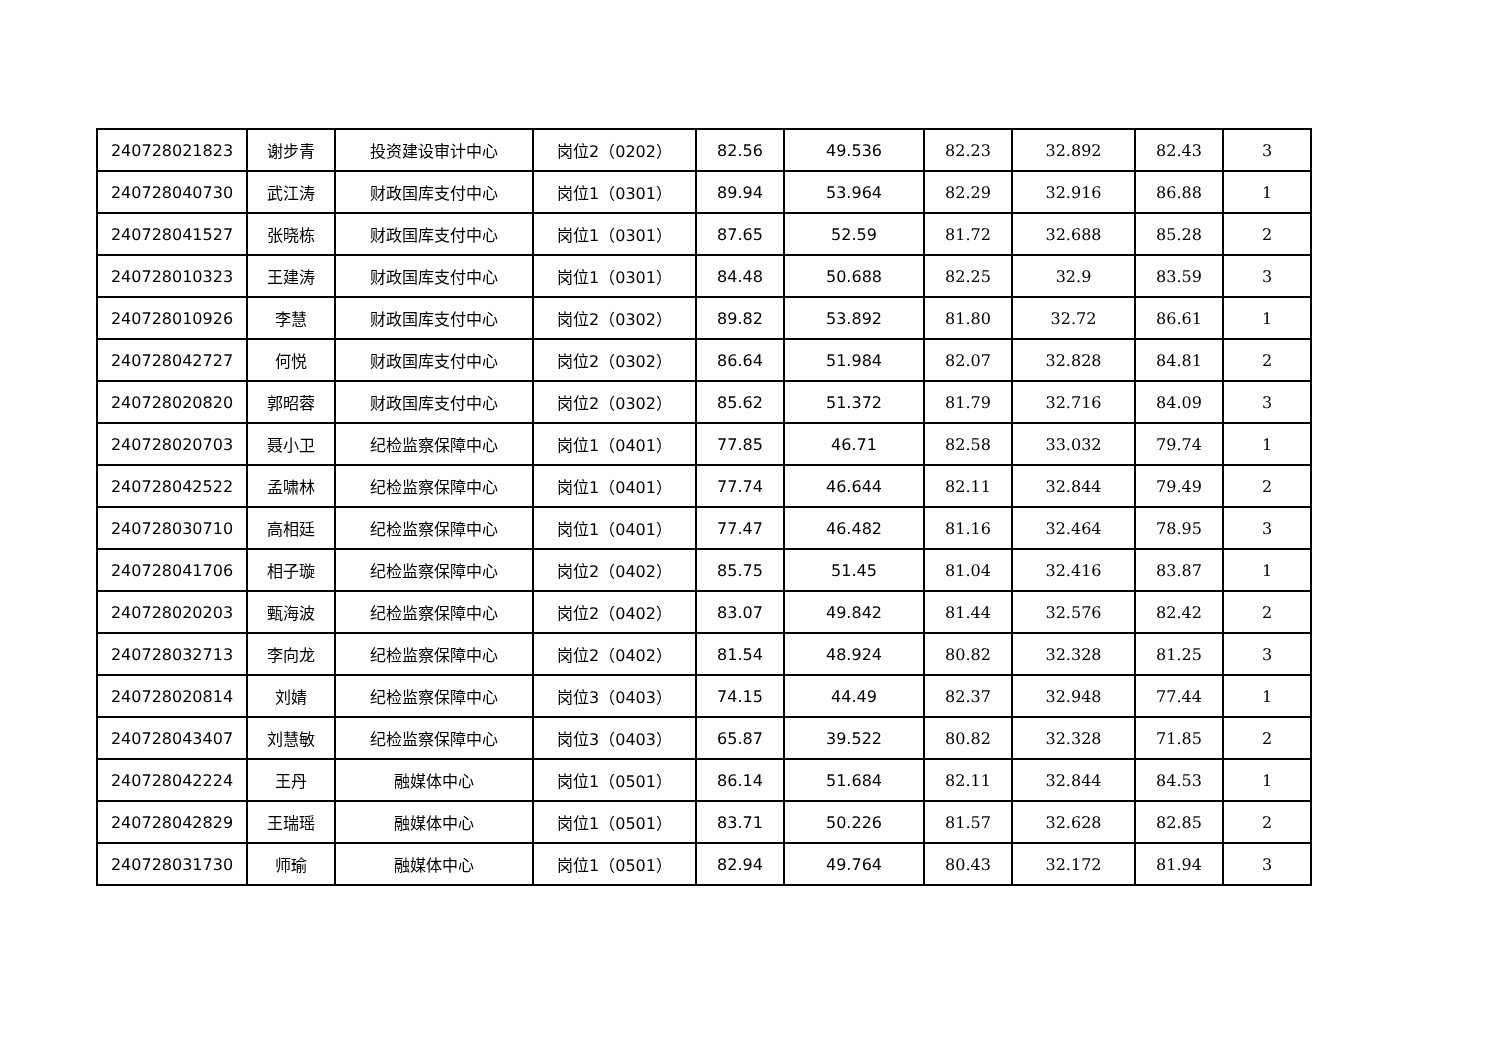| 240728021823 | 谢步青 | 投资建设审计中心 | 岗位2（0202） | 82.56 | 49.536 | 82.23 | 32.892 | 82.43 | 3 |
| 240728040730 | 武江涛 | 财政国库支付中心 | 岗位1（0301） | 89.94 | 53.964 | 82.29 | 32.916 | 86.88 | 1 |
| 240728041527 | 张晓栋 | 财政国库支付中心 | 岗位1（0301） | 87.65 | 52.59 | 81.72 | 32.688 | 85.28 | 2 |
| 240728010323 | 王建涛 | 财政国库支付中心 | 岗位1（0301） | 84.48 | 50.688 | 82.25 | 32.9 | 83.59 | 3 |
| 240728010926 | 李慧 | 财政国库支付中心 | 岗位2（0302） | 89.82 | 53.892 | 81.80 | 32.72 | 86.61 | 1 |
| 240728042727 | 何悦 | 财政国库支付中心 | 岗位2（0302） | 86.64 | 51.984 | 82.07 | 32.828 | 84.81 | 2 |
| 240728020820 | 郭昭蓉 | 财政国库支付中心 | 岗位2（0302） | 85.62 | 51.372 | 81.79 | 32.716 | 84.09 | 3 |
| 240728020703 | 聂小卫 | 纪检监察保障中心 | 岗位1（0401） | 77.85 | 46.71 | 82.58 | 33.032 | 79.74 | 1 |
| 240728042522 | 孟啸林 | 纪检监察保障中心 | 岗位1（0401） | 77.74 | 46.644 | 82.11 | 32.844 | 79.49 | 2 |
| 240728030710 | 高相廷 | 纪检监察保障中心 | 岗位1（0401） | 77.47 | 46.482 | 81.16 | 32.464 | 78.95 | 3 |
| 240728041706 | 相子璇 | 纪检监察保障中心 | 岗位2（0402） | 85.75 | 51.45 | 81.04 | 32.416 | 83.87 | 1 |
| 240728020203 | 甄海波 | 纪检监察保障中心 | 岗位2（0402） | 83.07 | 49.842 | 81.44 | 32.576 | 82.42 | 2 |
| 240728032713 | 李向龙 | 纪检监察保障中心 | 岗位2（0402） | 81.54 | 48.924 | 80.82 | 32.328 | 81.25 | 3 |
| 240728020814 | 刘婧 | 纪检监察保障中心 | 岗位3（0403） | 74.15 | 44.49 | 82.37 | 32.948 | 77.44 | 1 |
| 240728043407 | 刘慧敏 | 纪检监察保障中心 | 岗位3（0403） | 65.87 | 39.522 | 80.82 | 32.328 | 71.85 | 2 |
| 240728042224 | 王丹 | 融媒体中心 | 岗位1（0501） | 86.14 | 51.684 | 82.11 | 32.844 | 84.53 | 1 |
| 240728042829 | 王瑞瑶 | 融媒体中心 | 岗位1（0501） | 83.71 | 50.226 | 81.57 | 32.628 | 82.85 | 2 |
| 240728031730 | 师瑜 | 融媒体中心 | 岗位1（0501） | 82.94 | 49.764 | 80.43 | 32.172 | 81.94 | 3 |